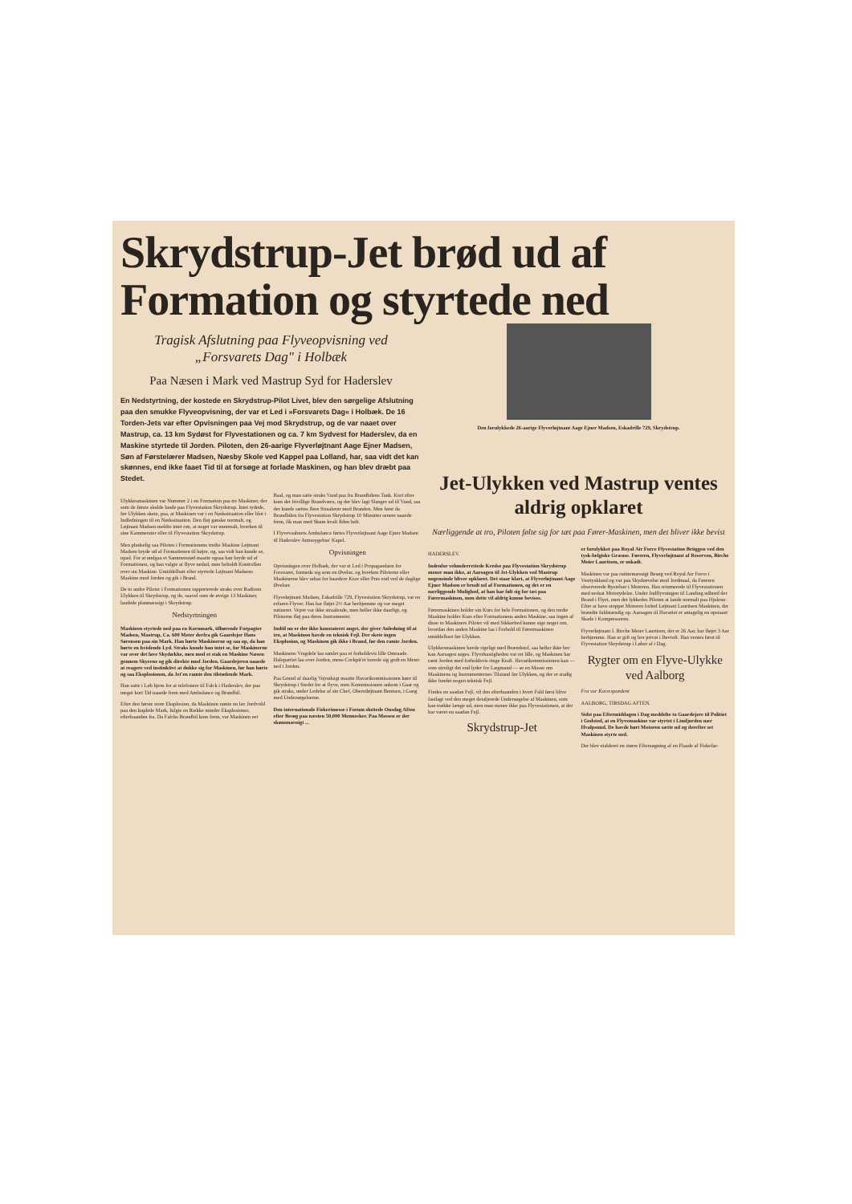Skrydstrup-Jet brød ud af Formation og styrtede ned
Tragisk Afslutning paa Flyveopvisning ved „Forsvarets Dag" i Holbæk
Paa Næsen i Mark ved Mastrup Syd for Haderslev
En Nedstyrtning, der kostede en Skrydstrup-Pilot Livet, blev den sørgelige Afslutning paa den smukke Flyveopvisning, der var et Led i »Forsvarets Dag« i Holbæk. De 16 Torden-Jets var efter Opvisningen paa Vej mod Skrydstrup, og de var naaet over Mastrup, ca. 13 km Sydøst for Flyvestationen og ca. 7 km Sydvest for Haderslev, da en Maskine styrtede til Jorden. Piloten, den 26-aarige Flyverløjtnant Aage Ejner Madsen, Søn af Førstelærer Madsen, Næsby Skole ved Kappel paa Lolland, har, saa vidt det kan skønnes, end ikke faaet Tid til at forsøge at forlade Maskinen, og han blev dræbt paa Stedet.
Ulykkesmaskinen var Nummer 2 i en Formation paa tre Maskiner, der som de første skulde lande paa Flyvestation Skrydstrup. Intet tydede, før Ulykken skete, paa, at Maskinen var i en Nødssituation eller blot i Indledningen til en Nødssituation. Den fløj ganske normalt, og Løjtnant Madsen meldte intet om, at noget var unormalt, hverken til sine Kammerater eller til Flyvestation Skrydstrup.
Men pludselig saa Piloten i Formationens tredie Maskine Løjtnant Madsen bryde ud af Formationen til højre, og, saa vidt han kunde se, opad. For at undgaa et Sammenstød maatte ogsaa han bryde ud af Formationen, og han valgte at flyve nedad, men beholdt Kontrollen over sin Maskine. Umiddelbart efter styrtede Løjtnant Madsens Maskine mod Jorden og gik i Brand.
De to andre Piloter i Formationen rapporterede straks over Radioen Ulykken til Skrydstrup, og de, saavel som de øvrige 13 Maskiner, landede planmæssigt i Skrydstrup.
Nedstyrtningen
Maskinen styrtede ned paa en Kornmark, tilhørende Forpagter Madsen, Mastrup, Ca. 600 Meter derfra gik Gaardejer Hans Sørensen paa sin Mark. Han hørte Maskinerne og saa op, da han hørte en hvislende Lyd. Straks kunde han intet se, for Maskinerne var over det lave Skydække, men med et stak en Maskine Næsen gennem Skyerne og gik direkte mod Jorden. Gaardejeren naaede at reagere ved instinktivt at dukke sig for Maskinen, før han hørte og saa Eksplosionen, da Jet'en ramte den tilstødende Mark.
Han satte i Løb hjem for at telefonere til Falck i Haderslev, der paa meget kort Tid naaede frem med Ambulance og Brandbil.
Efter den første store Eksplosion, da Maskinen ramte en lav Jordvold paa den kuplede Mark, fulgte en Række mindre Eksplosioner, efterhaanden fra. Da Falcks Brandbil kom frem, var Maskinen eet Baal, og man satte straks Vand paa fra Brandbilens Tank. Kort efter kom det frivillige Brandværn, og der blev lagt Slanger ud til Vand, saa der kunde sættes flere Straalerør mod Branden. Men først da Brandbilen fra Flyvestation Skrydstrup 10 Minutter senere naaede frem, fik man med Skum kvalt Ilden helt.
I Flyvevaabnets Ambulance førtes Flyverløjtnant Aage Ejner Madsen til Haderslev Amtssygehus' Kapel.
Opvisningen
Opvisningen over Holbæk, der var et Led i Propagandaen for Forsvaret, formede sig som en Øvelse, og hverken Piloterne eller Maskinerne blev udsat for haardere Krav eller Pres end ved de daglige Øvelser.
Flyveløjtnant Madsen, Eskadrille 729, Flyvestation Skrydstrup, var en erfaren Flyver. Han har fløjet 2½ Aar herhjemme og var meget rutineret. Vejret var ikke straalende, men heller ikke daarligt, og Piloterne fløj paa deres Instrumenter.
Indtil nu er der ikke konstateret noget, der giver Anledning til at tro, at Maskinen havde en teknisk Fejl. Der skete ingen Eksplosion, og Maskinen gik ikke i Brand, før den ramte Jorden.
Maskinens Vragdele laa samlet paa et forholdsvis lille Omraade. Halepartiet laa over Jorden, mens Cockpit'et borede sig godt en Meter ned i Jorden.
Paa Grund af daarlig Vejrudsigt maatte Havarikommissionen køre til Skrydstrup i Stedet for at flyve, men Kommissionen ankom i Gaar og gik straks, under Ledelse af sin Chef, Oberstløjtnant Bentsen, i Gang med Undersøgelserne.
Den internationale Fiskerimesse i Forum sluttede Onsdag Aften efter Besøg paa næsten 50,000 Mennesker. Paa Messen er der skønsmæssigt ...
Den forulykkede 26-aarige Flyverløjtnant Aage Ejner Madsen, Eskadrille 729, Skrydstrup.
Jet-Ulykken ved Mastrup ventes aldrig opklaret
Nærliggende at tro, Piloten følte sig for tæt paa Fører-Maskinen, men det bliver ikke bevist
HADERSLEV.
Indenfor velunderrettede Kredse paa Flyvestation Skrydstrup mener man ikke, at Aarsagen til Jet-Ulykken ved Mastrup nogensinde bliver opklaret. Det staar klart, at Flyverløjtnant Aage Ejner Madsen er brudt ud af Formationen, og det er en nærliggende Mulighed, at han har følt sig for tæt paa Førermaskinen, men dette vil aldrig kunne bevises.
Førermaskinen holder sin Kurs for hele Formationen, og den tredie Maskine holder Kurs efter Formationens anden Maskine, saa ingen af disse to Maskiners Piloter vil med Sikkerhed kunne sige noget om, hvordan den anden Maskine laa i Forhold til Førermaskinen umiddelbart før Ulykken.
Ulykkesmaskinen havde rigeligt med Brændstof, saa heller ikke her kan Aarsagen søges. Flyvehastigheden var ret lille, og Maskinen har ramt Jorden med forholdsvis ringe Kraft. Havarikommissionen kan — som utroligt det end lyder for Lægmand — se en Masse om Maskinens og Instrumenternes Tilstand før Ulykken, og der er stadig ikke fundet nogen teknisk Fejl.
Findes en saadan Fejl, vil den efterhaanden i hvert Fald først blive fastlagt ved den meget detaljerede Undersøgelse af Maskinen, som kan trække længe ud, men man mener ikke paa Flyvestationen, at der har været en saadan Fejl.
Skrydstrup-Jet
er forulykket paa Royal Air Force Flyvestation Brüggen ved den tysk-belgiske Grænse. Føreren, Flyverløjtnant af Reserven, Birche Meier Lauritsen, er uskadt.
Maskinen var paa rutinemæssigt Besøg ved Royal Air Force i Vesttyskland og var paa Skydeøvelse mod Jordmaal, da Føreren observerede Rystelser i Motoren. Han returnerede til Flyvestationen med nedsat Motorydelse. Under Indflyvningen til Landing udbrød der Brand i Flyet, men det lykkedes Piloten at lande normalt paa Hjulene. Efter at have stoppet Motoren forlod Løjtnant Lauritsen Maskinen, der brændte fuldstændig op. Aarsagen til Havariet er antagelig en opstaaet Skade i Kompressoren.
Flyverløjtnant I. Birche Meier Lauritsen, der er 26 Aar, har fløjet 3 Aar herhjemme. Han er gift og bor privat i Bevtoft. Han ventes først til Flyvestation Skrydstrup i Løbet af i Dag.
Rygter om en Flyve-Ulykke ved Aalborg
Fra vor Korrespondent
AALBORG, TIRSDAG AFTEN.
Sidst paa Eftermiddagen i Dag meddelte to Gaardejere til Politiet i Gedsted, at en Flyvemaskine var styrtet i Limfjorden nær Hvalpsund. De havde hørt Motoren sætte ud og derefter set Maskinen styrte ned.
Der blev etableret en større Eftersøgning af en Flaade af Fiskefar-